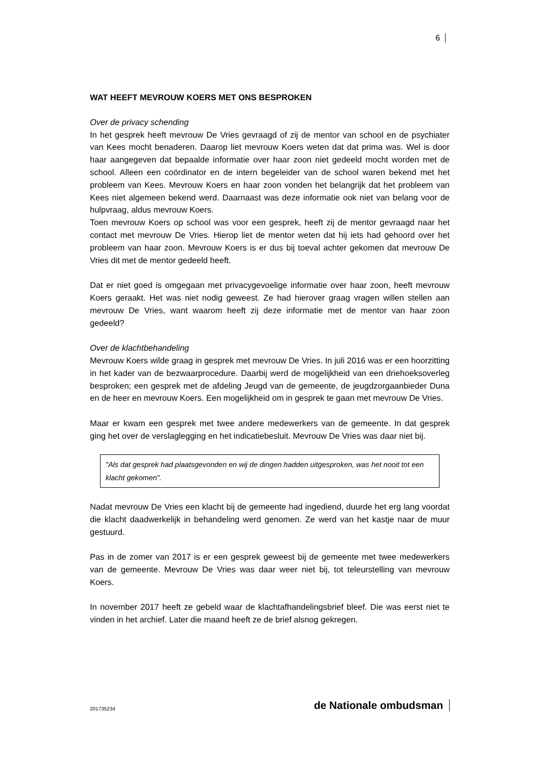6
WAT HEEFT MEVROUW KOERS MET ONS BESPROKEN
Over de privacy schending
In het gesprek heeft mevrouw De Vries gevraagd of zij de mentor van school en de psychiater van Kees mocht benaderen. Daarop liet mevrouw Koers weten dat dat prima was. Wel is door haar aangegeven dat bepaalde informatie over haar zoon niet gedeeld mocht worden met de school. Alleen een coördinator en de intern begeleider van de school waren bekend met het probleem van Kees. Mevrouw Koers en haar zoon vonden het belangrijk dat het probleem van Kees niet algemeen bekend werd. Daarnaast was deze informatie ook niet van belang voor de hulpvraag, aldus mevrouw Koers.
Toen mevrouw Koers op school was voor een gesprek, heeft zij de mentor gevraagd naar het contact met mevrouw De Vries. Hierop liet de mentor weten dat hij iets had gehoord over het probleem van haar zoon. Mevrouw Koers is er dus bij toeval achter gekomen dat mevrouw De Vries dit met de mentor gedeeld heeft.
Dat er niet goed is omgegaan met privacygevoelige informatie over haar zoon, heeft mevrouw Koers geraakt. Het was niet nodig geweest. Ze had hierover graag vragen willen stellen aan mevrouw De Vries, want waarom heeft zij deze informatie met de mentor van haar zoon gedeeld?
Over de klachtbehandeling
Mevrouw Koers wilde graag in gesprek met mevrouw De Vries. In juli 2016 was er een hoorzitting in het kader van de bezwaarprocedure. Daarbij werd de mogelijkheid van een driehoeksoverleg besproken; een gesprek met de afdeling Jeugd van de gemeente, de jeugdzorgaanbieder Duna en de heer en mevrouw Koers. Een mogelijkheid om in gesprek te gaan met mevrouw De Vries.
Maar er kwam een gesprek met twee andere medewerkers van de gemeente. In dat gesprek ging het over de verslaglegging en het indicatiebesluit. Mevrouw De Vries was daar niet bij.
"Als dat gesprek had plaatsgevonden en wij de dingen hadden uitgesproken, was het nooit tot een klacht gekomen".
Nadat mevrouw De Vries een klacht bij de gemeente had ingediend, duurde het erg lang voordat die klacht daadwerkelijk in behandeling werd genomen. Ze werd van het kastje naar de muur gestuurd.
Pas in de zomer van 2017 is er een gesprek geweest bij de gemeente met twee medewerkers van de gemeente. Mevrouw De Vries was daar weer niet bij, tot teleurstelling van mevrouw Koers.
In november 2017 heeft ze gebeld waar de klachtafhandelingsbrief bleef. Die was eerst niet te vinden in het archief. Later die maand heeft ze de brief alsnog gekregen.
201735234 de Nationale ombudsman